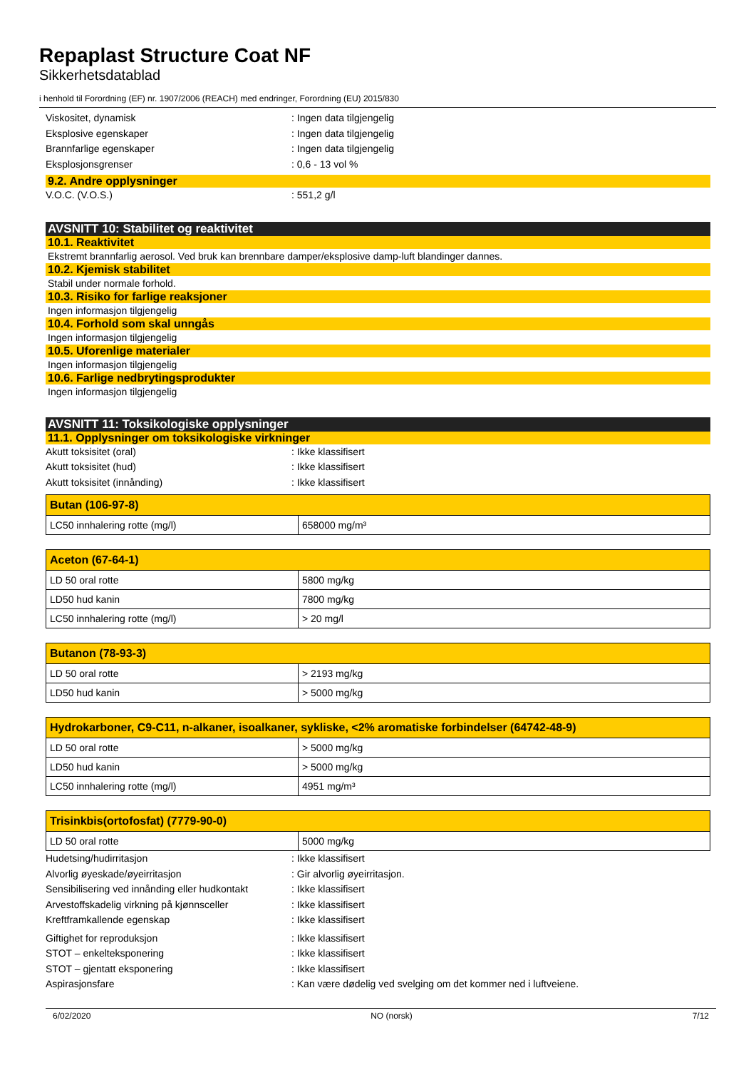Repaplast Structure Coat NF
Sikkerhetsdatablad
i henhold til Forordning (EF) nr. 1907/2006 (REACH) med endringer, Forordning (EU) 2015/830
Viskositet, dynamisk: Ingen data tilgjengelig
Eksplosive egenskaper: Ingen data tilgjengelig
Brannfarlige egenskaper: Ingen data tilgjengelig
Eksplosjonsgrenser: 0,6 - 13 vol %
9.2. Andre opplysninger
V.O.C. (V.O.S.): 551,2 g/l
AVSNITT 10: Stabilitet og reaktivitet
10.1. Reaktivitet
Ekstremt brannfarlig aerosol. Ved bruk kan brennbare damper/eksplosive damp-luft blandinger dannes.
10.2. Kjemisk stabilitet
Stabil under normale forhold.
10.3. Risiko for farlige reaksjoner
Ingen informasjon tilgjengelig
10.4. Forhold som skal unngås
Ingen informasjon tilgjengelig
10.5. Uforenlige materialer
Ingen informasjon tilgjengelig
10.6. Farlige nedbrytingsprodukter
Ingen informasjon tilgjengelig
AVSNITT 11: Toksikologiske opplysninger
11.1. Opplysninger om toksikologiske virkninger
Akutt toksisitet (oral): Ikke klassifisert
Akutt toksisitet (hud): Ikke klassifisert
Akutt toksisitet (innånding): Ikke klassifisert
| Butan (106-97-8) | |
| LC50 innhalering rotte (mg/l) | 658000 mg/m³ |
| Aceton (67-64-1) | |
| LD 50 oral rotte | 5800 mg/kg |
| LD50 hud kanin | 7800 mg/kg |
| LC50 innhalering rotte (mg/l) | > 20 mg/l |
| Butanon (78-93-3) | |
| LD 50 oral rotte | > 2193 mg/kg |
| LD50 hud kanin | > 5000 mg/kg |
| Hydrokarboner, C9-C11, n-alkaner, isoalkaner, sykliske, <2% aromatiske forbindelser (64742-48-9) | |
| LD 50 oral rotte | > 5000 mg/kg |
| LD50 hud kanin | > 5000 mg/kg |
| LC50 innhalering rotte (mg/l) | 4951 mg/m³ |
| Trisinkbis(ortofosfat) (7779-90-0) | |
| LD 50 oral rotte | 5000 mg/kg |
Hudetsing/hudirritasjon: Ikke klassifisert
Alvorlig øyeskade/øyeirritasjon: Gir alvorlig øyeirritasjon.
Sensibilisering ved innånding eller hudkontakt: Ikke klassifisert
Arvestoffskadelig virkning på kjønnsceller: Ikke klassifisert
Kreftframkallende egenskap: Ikke klassifisert
Giftighet for reproduksjon: Ikke klassifisert
STOT – enkelteksponering: Ikke klassifisert
STOT – gjentatt eksponering: Ikke klassifisert
Aspirasjonsfare: Kan være dødelig ved svelging om det kommer ned i luftveiene.
6/02/2020 NO (norsk) 7/12